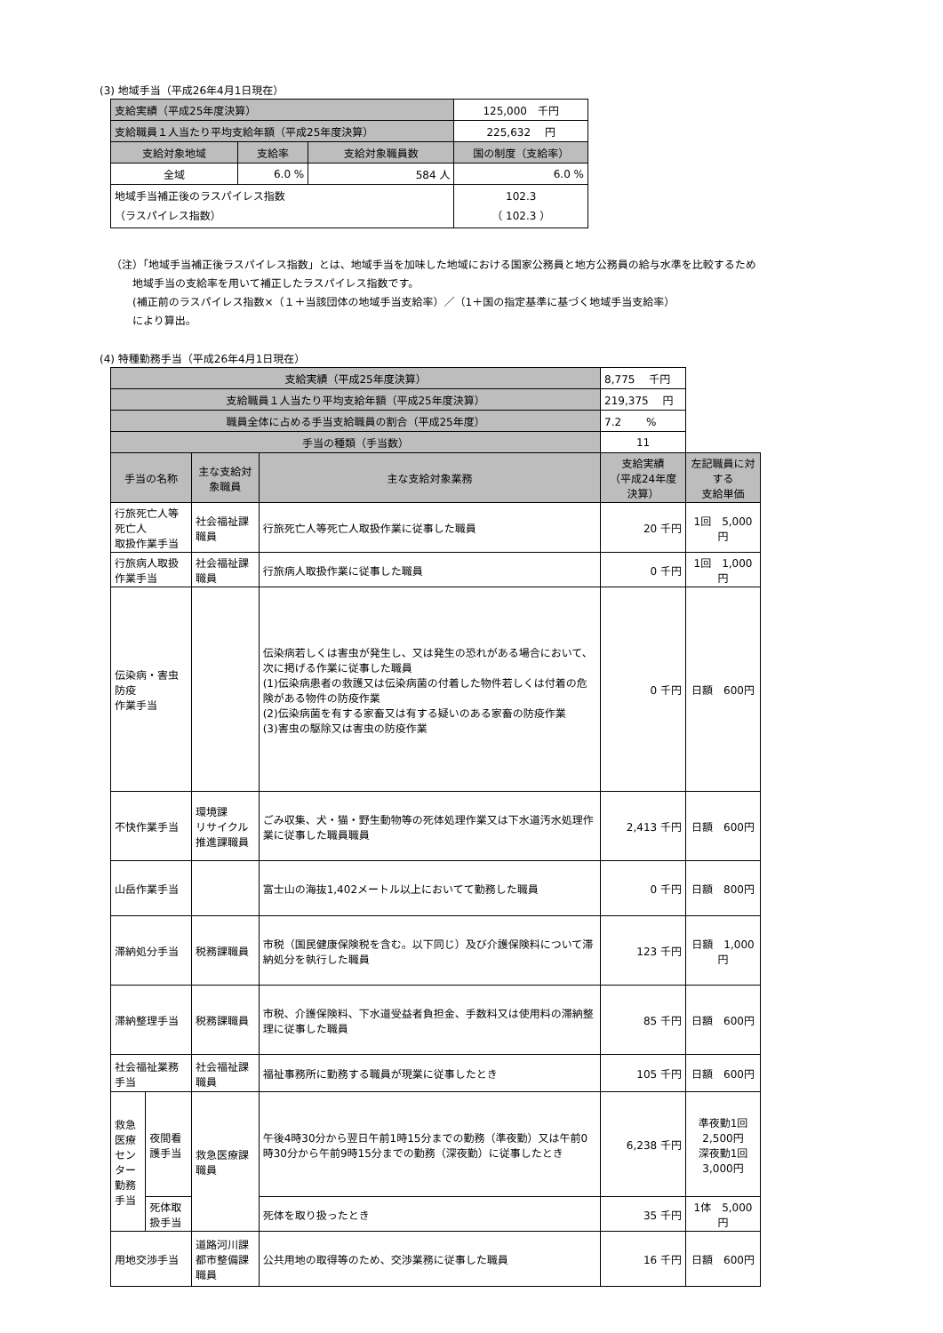(3) 地域手当（平成26年4月1日現在）
| 支給実績（平成25年度決算） | | | 125,000 千円 |
| 支給職員１人当たり平均支給年額（平成25年度決算） | | | 225,632 円 |
| 支給対象地域 | 支給率 | 支給対象職員数 | 国の制度（支給率） |
| 全域 | 6.0 % | 584 人 | 6.0 % |
| 地域手当補正後のラスパイレス指数 （ラスパイレス指数） | | | 102.3 （ 102.3 ） |
（注）「地域手当補正後ラスパイレス指数」とは、地域手当を加味した地域における国家公務員と地方公務員の給与水準を比較するため
　　地域手当の支給率を用いて補正したラスパイレス指数です。
　　(補正前のラスパイレス指数×（１＋当該団体の地域手当支給率）／（1＋国の指定基準に基づく地域手当支給率）
　　により算出。
(4) 特種勤務手当（平成26年4月1日現在）
| 支給実績（平成25年度決算） | | | | 8,775 千円 | |
| 支給職員１人当たり平均支給年額（平成25年度決算） | | | | 219,375 円 | |
| 職員全体に占める手当支給職員の割合（平成25年度） | | | | 7.2 % | |
| 手当の種類（手当数） | | | | 11 | |
| 手当の名称 | | 主な支給対象職員 | 主な支給対象業務 | 支給実績 （平成24年度決算） | 左記職員に対する 支給単価 |
| 行旅死亡人等死亡人 取扱作業手当 | | 社会福祉課職員 | 行旅死亡人等死亡人取扱作業に従事した職員 | 20 千円 | 1回 5,000円 |
| 行旅病人取扱作業手当 | | 社会福祉課職員 | 行旅病人取扱作業に従事した職員 | 0 千円 | 1回 1,000円 |
| 伝染病・害虫防疫 作業手当 | | | 伝染病若しくは害虫が発生し、又は発生の恐れがある場合において、次に掲げる作業に従事した職員 (1)伝染病患者の救護又は伝染病菌の付着した物件若しくは付着の危険がある物件の防疫作業 (2)伝染病菌を有する家畜又は有する疑いのある家畜の防疫作業 (3)害虫の駆除又は害虫の防疫作業 | 0 千円 | 日額 600円 |
| 不快作業手当 | | 環境課 リサイクル推進課職員 | ごみ収集、犬・猫・野生動物等の死体処理作業又は下水道汚水処理作業に従事した職員職員 | 2,413 千円 | 日額 600円 |
| 山岳作業手当 | | | 富士山の海抜1,402メートル以上においてて勤務した職員 | 0 千円 | 日額 800円 |
| 滞納処分手当 | | 税務課職員 | 市税（国民健康保険税を含む。以下同じ）及び介護保険料について滞納処分を執行した職員 | 123 千円 | 日額 1,000円 |
| 滞納整理手当 | | 税務課職員 | 市税、介護保険料、下水道受益者負担金、手数料又は使用料の滞納整理に従事した職員 | 85 千円 | 日額 600円 |
| 社会福祉業務手当 | | 社会福祉課職員 | 福祉事務所に勤務する職員が現業に従事したとき | 105 千円 | 日額 600円 |
| 救急医療 センター 勤務手当 | 夜間看護手当 | 救急医療課職員 | 午後4時30分から翌日午前1時15分までの勤務（準夜勤）又は午前0時30分から午前9時15分までの勤務（深夜勤）に従事したとき | 6,238 千円 | 準夜勤1回 2,500円 深夜勤1回 3,000円 |
| | 死体取扱手当 | | 死体を取り扱ったとき | 35 千円 | 1体 5,000円 |
| 用地交渉手当 | | 道路河川課 都市整備課職員 | 公共用地の取得等のため、交渉業務に従事した職員 | 16 千円 | 日額 600円 |